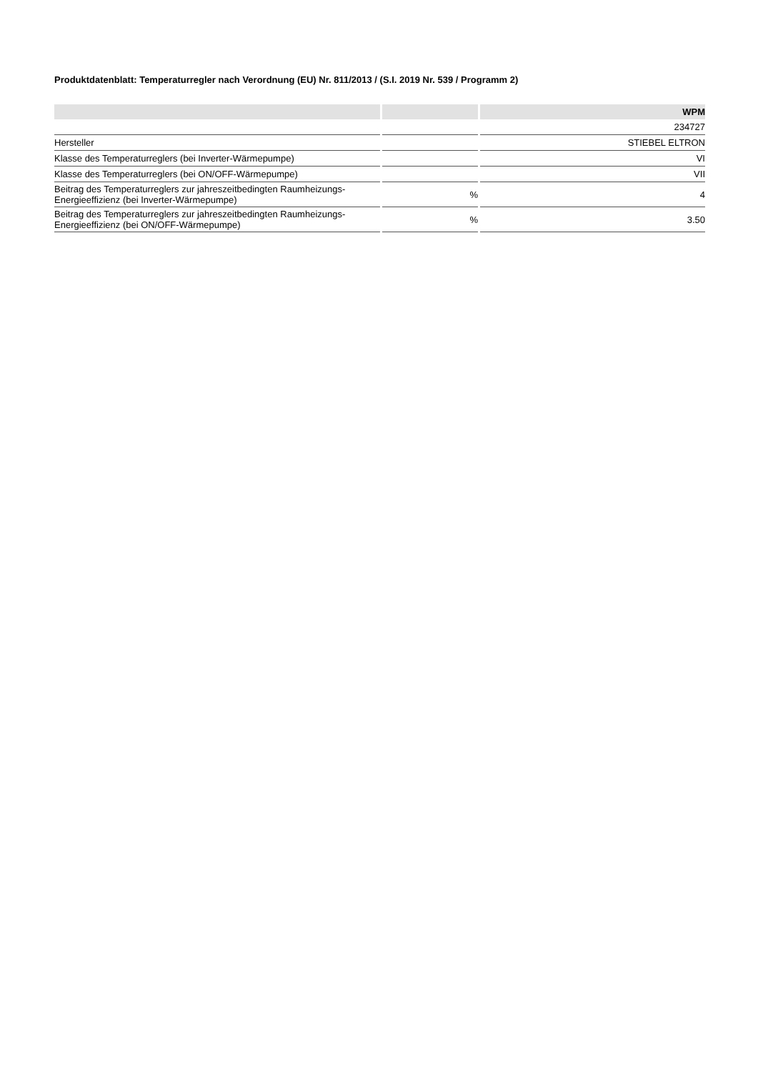Produktdatenblatt: Temperaturregler nach Verordnung (EU) Nr. 811/2013 / (S.I. 2019 Nr. 539 / Programm 2)
| | | WPM |
| --- | --- | --- |
| | | 234727 |
| Hersteller | | STIEBEL ELTRON |
| Klasse des Temperaturreglers (bei Inverter-Wärmepumpe) | | VI |
| Klasse des Temperaturreglers (bei ON/OFF-Wärmepumpe) | | VII |
| Beitrag des Temperaturreglers zur jahreszeitbedingten Raumheizungs-Energieeffizienz (bei Inverter-Wärmepumpe) | % | 4 |
| Beitrag des Temperaturreglers zur jahreszeitbedingten Raumheizungs-Energieeffizienz (bei ON/OFF-Wärmepumpe) | % | 3.50 |